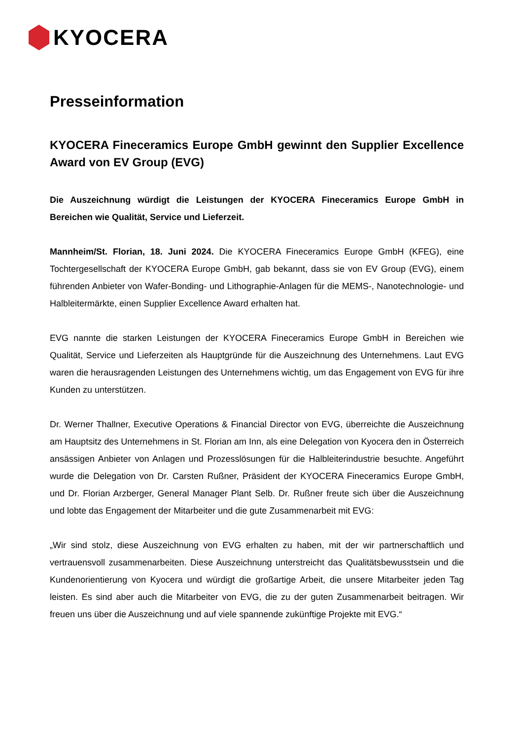KYOCERA
Presseinformation
KYOCERA Fineceramics Europe GmbH gewinnt den Supplier Excellence Award von EV Group (EVG)
Die Auszeichnung würdigt die Leistungen der KYOCERA Fineceramics Europe GmbH in Bereichen wie Qualität, Service und Lieferzeit.
Mannheim/St. Florian, 18. Juni 2024. Die KYOCERA Fineceramics Europe GmbH (KFEG), eine Tochtergesellschaft der KYOCERA Europe GmbH, gab bekannt, dass sie von EV Group (EVG), einem führenden Anbieter von Wafer-Bonding- und Lithographie-Anlagen für die MEMS-, Nanotechnologie- und Halbleitermärkte, einen Supplier Excellence Award erhalten hat.
EVG nannte die starken Leistungen der KYOCERA Fineceramics Europe GmbH in Bereichen wie Qualität, Service und Lieferzeiten als Hauptgründe für die Auszeichnung des Unternehmens. Laut EVG waren die herausragenden Leistungen des Unternehmens wichtig, um das Engagement von EVG für ihre Kunden zu unterstützen.
Dr. Werner Thallner, Executive Operations & Financial Director von EVG, überreichte die Auszeichnung am Hauptsitz des Unternehmens in St. Florian am Inn, als eine Delegation von Kyocera den in Österreich ansässigen Anbieter von Anlagen und Prozesslösungen für die Halbleiterindustrie besuchte. Angeführt wurde die Delegation von Dr. Carsten Rußner, Präsident der KYOCERA Fineceramics Europe GmbH, und Dr. Florian Arzberger, General Manager Plant Selb. Dr. Rußner freute sich über die Auszeichnung und lobte das Engagement der Mitarbeiter und die gute Zusammenarbeit mit EVG:
„Wir sind stolz, diese Auszeichnung von EVG erhalten zu haben, mit der wir partnerschaftlich und vertrauensvoll zusammenarbeiten. Diese Auszeichnung unterstreicht das Qualitätsbewusstsein und die Kundenorientierung von Kyocera und würdigt die großartige Arbeit, die unsere Mitarbeiter jeden Tag leisten. Es sind aber auch die Mitarbeiter von EVG, die zu der guten Zusammenarbeit beitragen. Wir freuen uns über die Auszeichnung und auf viele spannende zukünftige Projekte mit EVG.“